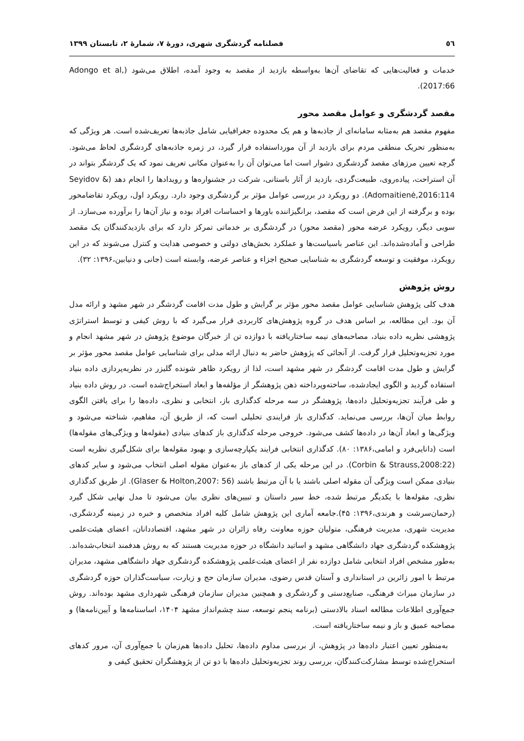٥٦ فصلنامه گردشگری شهری، دورهٔ ۷، شمارهٔ ۲، تابستان ۱۳۹۹
خدمات و فعالیت‌هایی که تقاضای آن‌ها به‌واسطه بازدید از مقصد به وجود آمده، اطلاق می‌شود (Adongo et al, 2017:66).
مقصد گردشگری و عوامل مقصد محور
مفهوم مقصد هم به‌مثابه سامانه‌ای از جاذبه‌ها و هم یک محدوده جغرافیایی شامل جاذبه‌ها تعریف‌شده است. هر ویژگی که به‌منظور تحریک منطقی مردم برای بازدید از آن مورداستفاده قرار گیرد، در زمره جاذبه‌های گردشگری لحاظ می‌شود. گرچه تعیین مرزهای مقصد گردشگری دشوار است اما می‌توان آن را به‌عنوان مکانی تعریف نمود که یک گردشگر بتواند در آن استراحت، پیاده‌روی، طبیعت‌گردی، بازدید از آثار باستانی، شرکت در جشنواره‌ها و رویدادها را انجام دهد (Seyidov & Adomaitienė,2016:114). دو رویکرد در بررسی عوامل مؤثر بر گردشگری وجود دارد. رویکرد اول، رویکرد تقاضامحور بوده و برگرفته از این فرض است که مقصد، برانگیزاننده باورها و احساسات افراد بوده و نیاز آن‌ها را برآورده می‌سازد. از سویی دیگر، رویکرد عرضه محور (مقصد محور) در گردشگری بر خدماتی تمرکز دارد که برای بازدیدکنندگان یک مقصد طراحی و آماده‌شده‌اند. این عناصر باسیاست‌ها و عملکرد بخش‌های دولتی و خصوصی هدایت و کنترل می‌شوند که در این رویکرد، موفقیت و توسعه گردشگری به شناسایی صحیح اجزاء و عناصر عرضه، وابسته است (جانی و دنیابین،۱۳۹۶: ۳۲).
روش پژوهش
هدف کلی پژوهش شناسایی عوامل مقصد محور مؤثر بر گرایش و طول مدت اقامت گردشگر در شهر مشهد و ارائه مدل آن بود. این مطالعه، بر اساس هدف در گروه پژوهش‌های کاربردی قرار می‌گیرد که با روش کیفی و توسط استراتژی پژوهشی نظریه داده بنیاد، مصاحبه‌های نیمه ساختاریافته با دوازده تن از خبرگان موضوع پژوهش در شهر مشهد انجام و مورد تجزیه‌وتحلیل قرار گرفت. از آنجائی که پژوهش حاضر به دنبال ارائه مدلی برای شناسایی عوامل مقصد محور مؤثر بر گرایش و طول مدت اقامت گردشگر در شهر مشهد است، لذا از رویکرد ظاهر شونده گلیزر در نظریه‌پردازی داده بنیاد استفاده گردید و الگوی ایجادشده، ساخته‌وپرداخته ذهن پژوهشگر از مؤلفه‌ها و ابعاد استخراج‌شده است. در روش داده بنیاد و طی فرآیند تجزیه‌وتحلیل داده‌ها، پژوهشگر در سه مرحله کدگذاری باز، انتخابی و نظری، داده‌ها را برای یافتن الگوی روابط میان آن‌ها، بررسی می‌نماید. کدگذاری باز فرایندی تحلیلی است که، از طریق آن، مفاهیم، شناخته می‌شود و ویژگی‌ها و ابعاد آن‌ها در داده‌ها کشف می‌شود. خروجی مرحله کدگذاری باز کدهای بنیادی (مقوله‌ها و ویژگی‌های مقوله‌ها) است (دانایی‌فرد و امامی،۱۳۸۶: ۸۰). کدگذاری انتخابی فرایند یکپارچه‌سازی و بهبود مقوله‌ها برای شکل‌گیری نظریه است (Corbin & Strauss,2008:22). در این مرحله یکی از کدهای باز به‌عنوان مقوله اصلی انتخاب می‌شود و سایر کدهای بنیادی ممکن است ویژگی آن مقوله اصلی باشند یا با آن مرتبط باشند (Glaser & Holton,2007: 56). از طریق کدگذاری نظری، مقوله‌ها با یکدیگر مرتبط شده، خط سیر داستان و تبیین‌های نظری بیان می‌شود تا مدل نهایی شکل گیرد (رحمان‌سرشت و هرندی،۱۳۹۶: ۴۵).جامعه آماری این پژوهش شامل کلیه افراد متخصص و خبره در زمینه گردشگری، مدیریت شهری، مدیریت فرهنگی، متولیان حوزه معاونت رفاه زائران در شهر مشهد، اقتصاددانان، اعضای هیئت‌علمی پژوهشکده گردشگری جهاد دانشگاهی مشهد و اساتید دانشگاه در حوزه مدیریت هستند که به روش هدفمند انتخاب‌شده‌اند. به‌طور مشخص افراد انتخابی شامل دوازده نفر از اعضای هیئت‌علمی پژوهشکده گردشگری جهاد دانشگاهی مشهد، مدیران مرتبط با امور زائرین در استانداری و آستان قدس رضوی، مدیران سازمان حج و زیارت، سیاست‌گذاران حوزه گردشگری در سازمان میراث فرهنگی، صنایع‌دستی و گردشگری و همچنین مدیران سازمان فرهنگی شهرداری مشهد بوده‌اند. روش جمع‌آوری اطلاعات مطالعه اسناد بالادستی (برنامه پنجم توسعه، سند چشم‌انداز مشهد ۱۴۰۴، اساسنامه‌ها و آیین‌نامه‌ها) و مصاحبه عمیق و باز و نیمه ساختاریافته است.
به‌منظور تعیین اعتبار داده‌ها در پژوهش، از بررسی مداوم داده‌ها، تحلیل داده‌ها هم‌زمان با جمع‌آوری آن، مرور کدهای استخراج‌شده توسط مشارکت‌کنندگان، بررسی روند تجزیه‌وتحلیل داده‌ها با دو تن از پژوهشگران تحقیق کیفی و